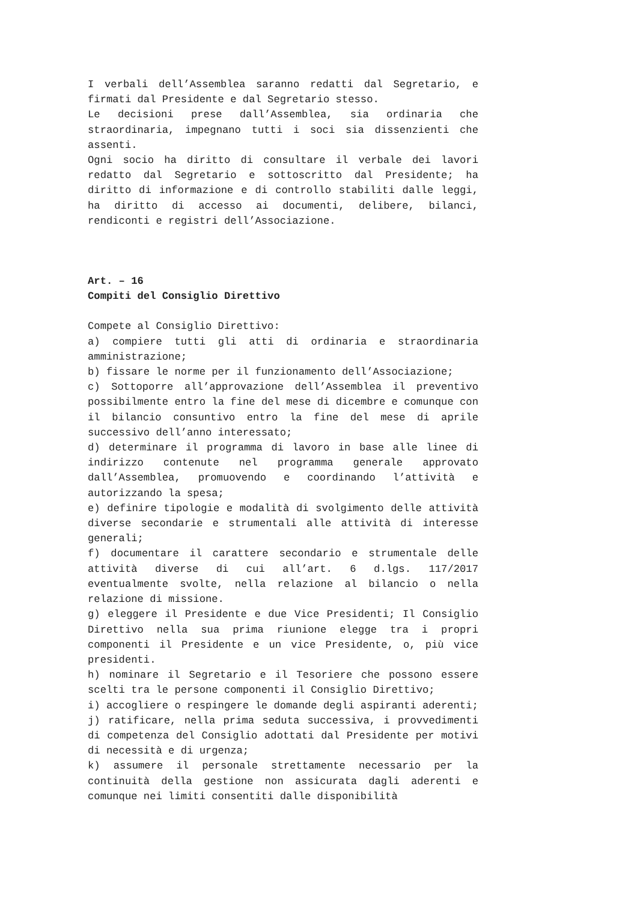I verbali dell’Assemblea saranno redatti dal Segretario, e firmati dal Presidente e dal Segretario stesso.
Le decisioni prese dall’Assemblea, sia ordinaria che straordinaria, impegnano tutti i soci sia dissenzienti che assenti.
Ogni socio ha diritto di consultare il verbale dei lavori redatto dal Segretario e sottoscritto dal Presidente; ha diritto di informazione e di controllo stabiliti dalle leggi, ha diritto di accesso ai documenti, delibere, bilanci, rendiconti e registri dell’Associazione.
Art. – 16
Compiti del Consiglio Direttivo
Compete al Consiglio Direttivo:
a) compiere tutti gli atti di ordinaria e straordinaria amministrazione;
b) fissare le norme per il funzionamento dell’Associazione;
c) Sottoporre all’approvazione dell’Assemblea il preventivo possibilmente entro la fine del mese di dicembre e comunque con il bilancio consuntivo entro la fine del mese di aprile successivo dell’anno interessato;
d) determinare il programma di lavoro in base alle linee di indirizzo contenute nel programma generale approvato dall’Assemblea, promuovendo e coordinando l’attività e autorizzando la spesa;
e) definire tipologie e modalità di svolgimento delle attività diverse secondarie e strumentali alle attività di interesse generali;
f) documentare il carattere secondario e strumentale delle attività diverse di cui all’art. 6 d.lgs. 117/2017 eventualmente svolte, nella relazione al bilancio o nella relazione di missione.
g) eleggere il Presidente e due Vice Presidenti; Il Consiglio Direttivo nella sua prima riunione elegge tra i propri componenti il Presidente e un vice Presidente, o, più vice presidenti.
h) nominare il Segretario e il Tesoriere che possono essere scelti tra le persone componenti il Consiglio Direttivo;
i) accogliere o respingere le domande degli aspiranti aderenti;
j) ratificare, nella prima seduta successiva, i provvedimenti di competenza del Consiglio adottati dal Presidente per motivi di necessità e di urgenza;
k) assumere il personale strettamente necessario per la continuità della gestione non assicurata dagli aderenti e comunque nei limiti consentiti dalle disponibilità